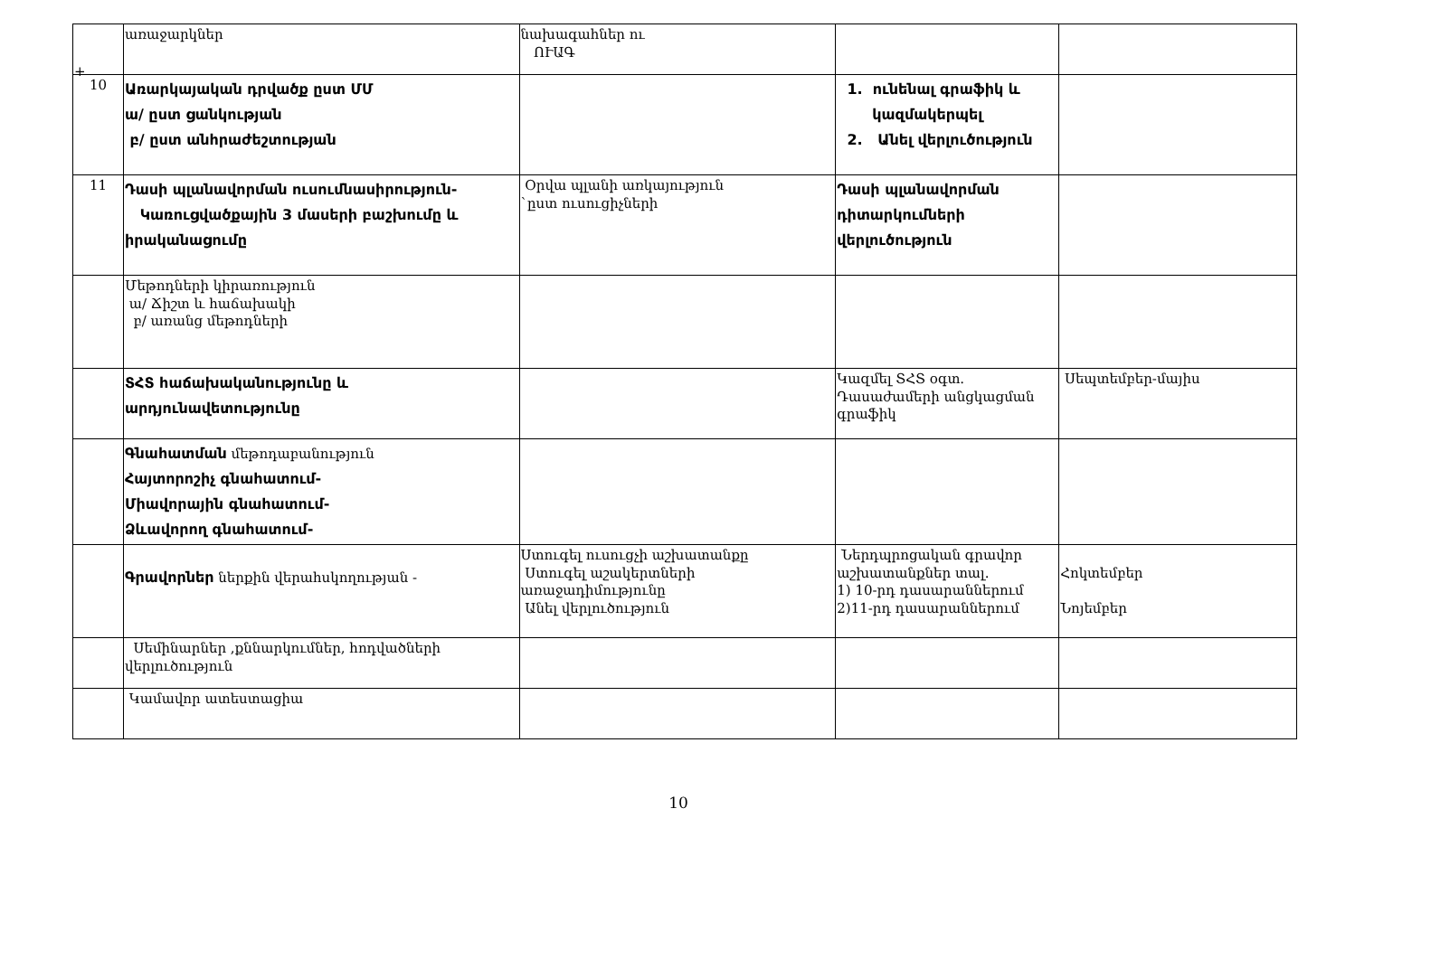+
| | առաջարկներ | նախագահներ ու ՈՒԱԳ | | |
| 10 | Առարկայական դրվածք ըստ ՄՄ ա/ ըստ ցանկության բ/ ըստ անհրաժեշտության | | 1. ունենալ գրաֆիկ և կազմակերպել 2. Անել վերլուծություն | |
| 11 | Դասի պլանավորման ուսումնասիրություն- Կառուցվածքային 3 մասերի բաշխումը և իրականացումը | Օրվա պլանի առկայություն `ըստ ուսուցիչների | Դասի պլանավորման դիտարկումների վերլուծություն | |
| | Մեթոդների կիրառություն ա/ Ճիշտ և հաճախակի բ/ առանց մեթոդների | | | |
| | ՏՀՏ հաճախականությունը և արդյունավետությունը | | Կազմել ՏՀՏ օգտ. Դասաժամերի անցկացման գրաֆիկ | Սեպտեմբեր-մայիս |
| | Գնահատման մեթոդաբանություն Հայտորոշիչ գնահատում- Միավորային գնահատում- Ձևավորող գնահատում- | | | |
| | Գրավորներ ներքին վերահսկողության - | Ստուգել ուսուցչի աշխատանքը Ստուգել աշակերտների առաջադիմությունը Անել վերլուծություն | Ներդպրոցական գրավոր աշխատանքներ տալ. 1) 10-րդ դասարաններում 2)11-րդ դասարաններում | Հոկտեմբեր Նոյեմբեր |
| | Սեմինարներ ,քննարկումներ, հոդվածների վերլուծություն | | | |
| | Կամավոր ատեստացիա | | | |
10